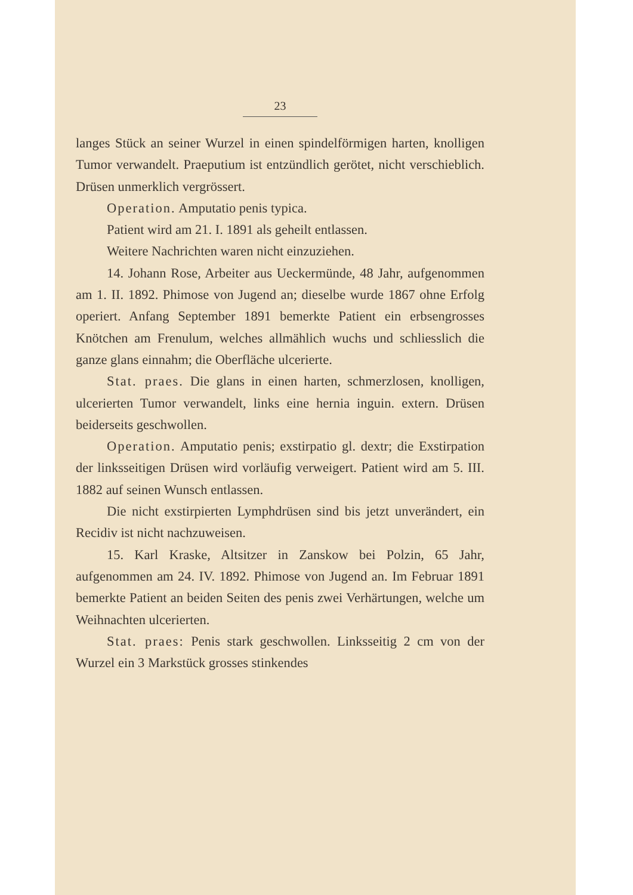23
langes Stück an seiner Wurzel in einen spindelförmigen harten, knolligen Tumor verwandelt. Praeputium ist entzündlich gerötet, nicht verschieblich. Drüsen unmerklich vergrössert.
Operation. Amputatio penis typica.
Patient wird am 21. I. 1891 als geheilt entlassen.
Weitere Nachrichten waren nicht einzuziehen.
14. Johann Rose, Arbeiter aus Ueckermünde, 48 Jahr, aufgenommen am 1. II. 1892. Phimose von Jugend an; dieselbe wurde 1867 ohne Erfolg operiert. Anfang September 1891 bemerkte Patient ein erbsengrosses Knötchen am Frenulum, welches allmählich wuchs und schliesslich die ganze glans einnahm; die Oberfläche ulcerierte.
Stat. praes. Die glans in einen harten, schmerzlosen, knolligen, ulcerierten Tumor verwandelt, links eine hernia inguin. extern. Drüsen beiderseits geschwollen.
Operation. Amputatio penis; exstirpatio gl. dextr; die Exstirpation der linksseitigen Drüsen wird vorläufig verweigert. Patient wird am 5. III. 1882 auf seinen Wunsch entlassen.
Die nicht exstirpierten Lymphdrüsen sind bis jetzt unverändert, ein Recidiv ist nicht nachzuweisen.
15. Karl Kraske, Altsitzer in Zanskow bei Polzin, 65 Jahr, aufgenommen am 24. IV. 1892. Phimose von Jugend an. Im Februar 1891 bemerkte Patient an beiden Seiten des penis zwei Verhärtungen, welche um Weihnachten ulcerierten.
Stat. praes: Penis stark geschwollen. Linksseitig 2 cm von der Wurzel ein 3 Markstück grosses stinkendes